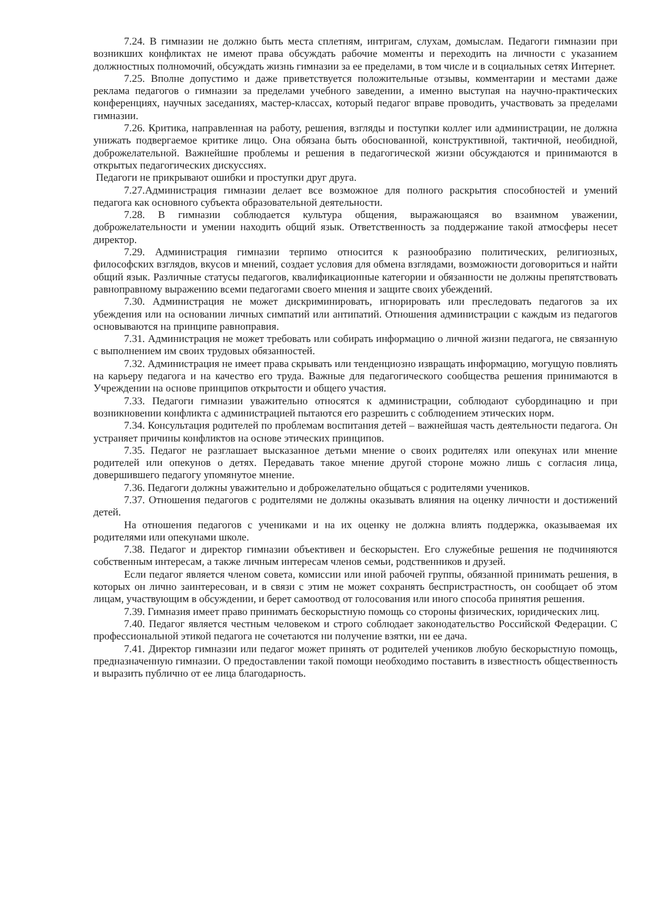7.24. В гимназии не должно быть места сплетням, интригам, слухам, домыслам. Педагоги гимназии при возникших конфликтах не имеют права обсуждать рабочие моменты и переходить на личности с указанием должностных полномочий, обсуждать жизнь гимназии за ее пределами, в том числе и в социальных сетях Интернет.
7.25. Вполне допустимо и даже приветствуется положительные отзывы, комментарии и местами даже реклама педагогов о гимназии за пределами учебного заведении, а именно выступая на научно-практических конференциях, научных заседаниях, мастер-классах, который педагог вправе проводить, участвовать за пределами гимназии.
7.26. Критика, направленная на работу, решения, взгляды и поступки коллег или администрации, не должна унижать подвергаемое критике лицо. Она обязана быть обоснованной, конструктивной, тактичной, необидной, доброжелательной. Важнейшие проблемы и решения в педагогической жизни обсуждаются и принимаются в открытых педагогических дискуссиях.
Педагоги не прикрывают ошибки и проступки друг друга.
7.27.Администрация гимназии делает все возможное для полного раскрытия способностей и умений педагога как основного субъекта образовательной деятельности.
7.28. В гимназии соблюдается культура общения, выражающаяся во взаимном уважении, доброжелательности и умении находить общий язык. Ответственность за поддержание такой атмосферы несет директор.
7.29. Администрация гимназии терпимо относится к разнообразию политических, религиозных, философских взглядов, вкусов и мнений, создает условия для обмена взглядами, возможности договориться и найти общий язык. Различные статусы педагогов, квалификационные категории и обязанности не должны препятствовать равноправному выражению всеми педагогами своего мнения и защите своих убеждений.
7.30. Администрация не может дискриминировать, игнорировать или преследовать педагогов за их убеждения или на основании личных симпатий или антипатий. Отношения администрации с каждым из педагогов основываются на принципе равноправия.
7.31. Администрация не может требовать или собирать информацию о личной жизни педагога, не связанную с выполнением им своих трудовых обязанностей.
7.32. Администрация не имеет права скрывать или тенденциозно извращать информацию, могущую повлиять на карьеру педагога и на качество его труда. Важные для педагогического сообщества решения принимаются в Учреждении на основе принципов открытости и общего участия.
7.33. Педагоги гимназии уважительно относятся к администрации, соблюдают субординацию и при возникновении конфликта с администрацией пытаются его разрешить с соблюдением этических норм.
7.34. Консультация родителей по проблемам воспитания детей – важнейшая часть деятельности педагога. Он устраняет причины конфликтов на основе этических принципов.
7.35. Педагог не разглашает высказанное детьми мнение о своих родителях или опекунах или мнение родителей или опекунов о детях. Передавать такое мнение другой стороне можно лишь с согласия лица, довершившего педагогу упомянутое мнение.
7.36. Педагоги должны уважительно и доброжелательно общаться с родителями учеников.
7.37. Отношения педагогов с родителями не должны оказывать влияния на оценку личности и достижений детей.
На отношения педагогов с учениками и на их оценку не должна влиять поддержка, оказываемая их родителями или опекунами школе.
7.38. Педагог и директор гимназии объективен и бескорыстен. Его служебные решения не подчиняются собственным интересам, а также личным интересам членов семьи, родственников и друзей.
Если педагог является членом совета, комиссии или иной рабочей группы, обязанной принимать решения, в которых он лично заинтересован, и в связи с этим не может сохранять беспристрастность, он сообщает об этом лицам, участвующим в обсуждении, и берет самоотвод от голосования или иного способа принятия решения.
7.39. Гимназия имеет право принимать бескорыстную помощь со стороны физических, юридических лиц.
7.40. Педагог является честным человеком и строго соблюдает законодательство Российской Федерации. С профессиональной этикой педагога не сочетаются ни получение взятки, ни ее дача.
7.41. Директор гимназии или педагог может принять от родителей учеников любую бескорыстную помощь, предназначенную гимназии. О предоставлении такой помощи необходимо поставить в известность общественность и выразить публично от ее лица благодарность.